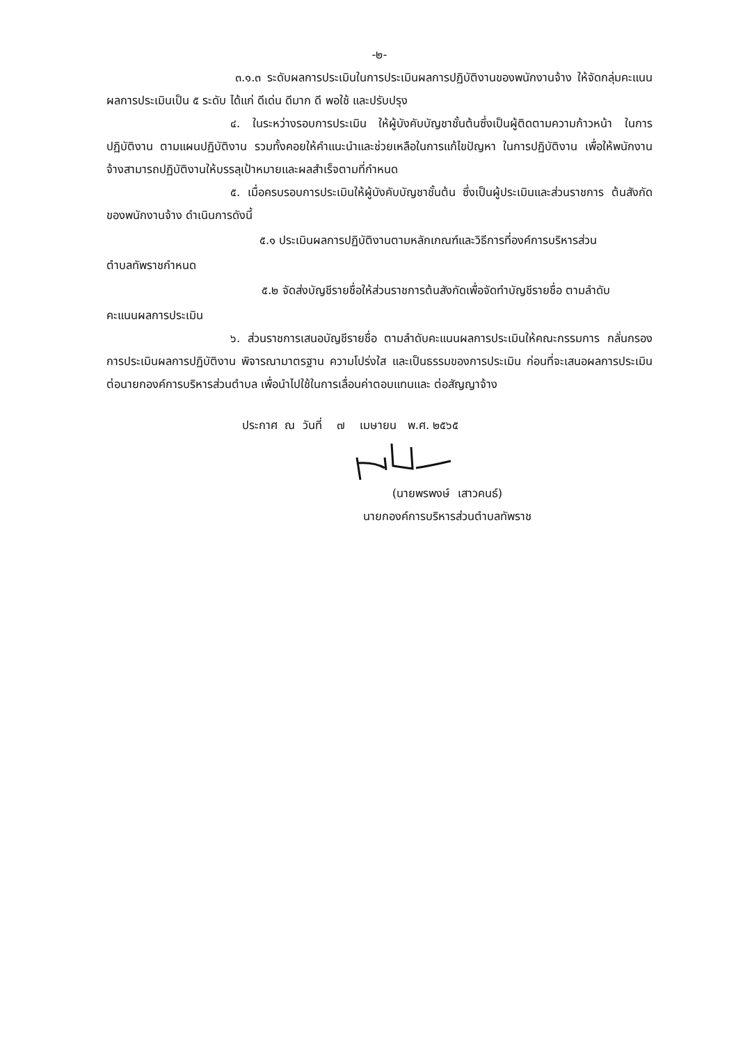-๒-
๓.๑.๓ ระดับผลการประเมินในการประเมินผลการปฏิบัติงานของพนักงานจ้าง ให้จัดกลุ่มคะแนนผลการประเมินเป็น ๕ ระดับ ได้แก่ ดีเด่น ดีมาก ดี พอใช้ และปรับปรุง
๔. ในระหว่างรอบการประเมิน ให้ผู้บังคับบัญชาชั้นต้นซึ่งเป็นผู้ติดตามความก้าวหน้า ในการปฏิบัติงาน ตามแผนปฏิบัติงาน รวมทั้งคอยให้คำแนะนำและช่วยเหลือในการแก้ไขปัญหา ในการปฏิบัติงาน เพื่อให้พนักงานจ้างสามารถปฏิบัติงานให้บรรลุเป้าหมายและผลสำเร็จตามที่กำหนด
๕. เมื่อครบรอบการประเมินให้ผู้บังคับบัญชาชั้นต้น ซึ่งเป็นผู้ประเมินและส่วนราชการ ต้นสังกัดของพนักงานจ้าง ดำเนินการดังนี้
๕.๑ ประเมินผลการปฏิบัติงานตามหลักเกณฑ์และวิธีการที่องค์การบริหารส่วน
ตำบลทัพราชกำหนด
๕.๒ จัดส่งบัญชีรายชื่อให้ส่วนราชการต้นสังกัดเพื่อจัดทำบัญชีรายชื่อ ตามลำดับ
คะแนนผลการประเมิน
๖. ส่วนราชการเสนอบัญชีรายชื่อ ตามลำดับคะแนนผลการประเมินให้คณะกรรมการ กลั่นกรองการประเมินผลการปฏิบัติงาน พิจารณามาตรฐาน ความโปร่งใส และเป็นธรรมของการประเมิน ก่อนที่จะเสนอผลการประเมินต่อนายกองค์การบริหารส่วนตำบล เพื่อนำไปใช้ในการเลื่อนค่าตอบแทนและ ต่อสัญญาจ้าง
ประกาศ ณ วันที่ ๗ เมษายน พ.ศ. ๒๕๖๕
(นายพรพงษ์ เสาวคนธ์)
นายกองค์การบริหารส่วนตำบลทัพราช